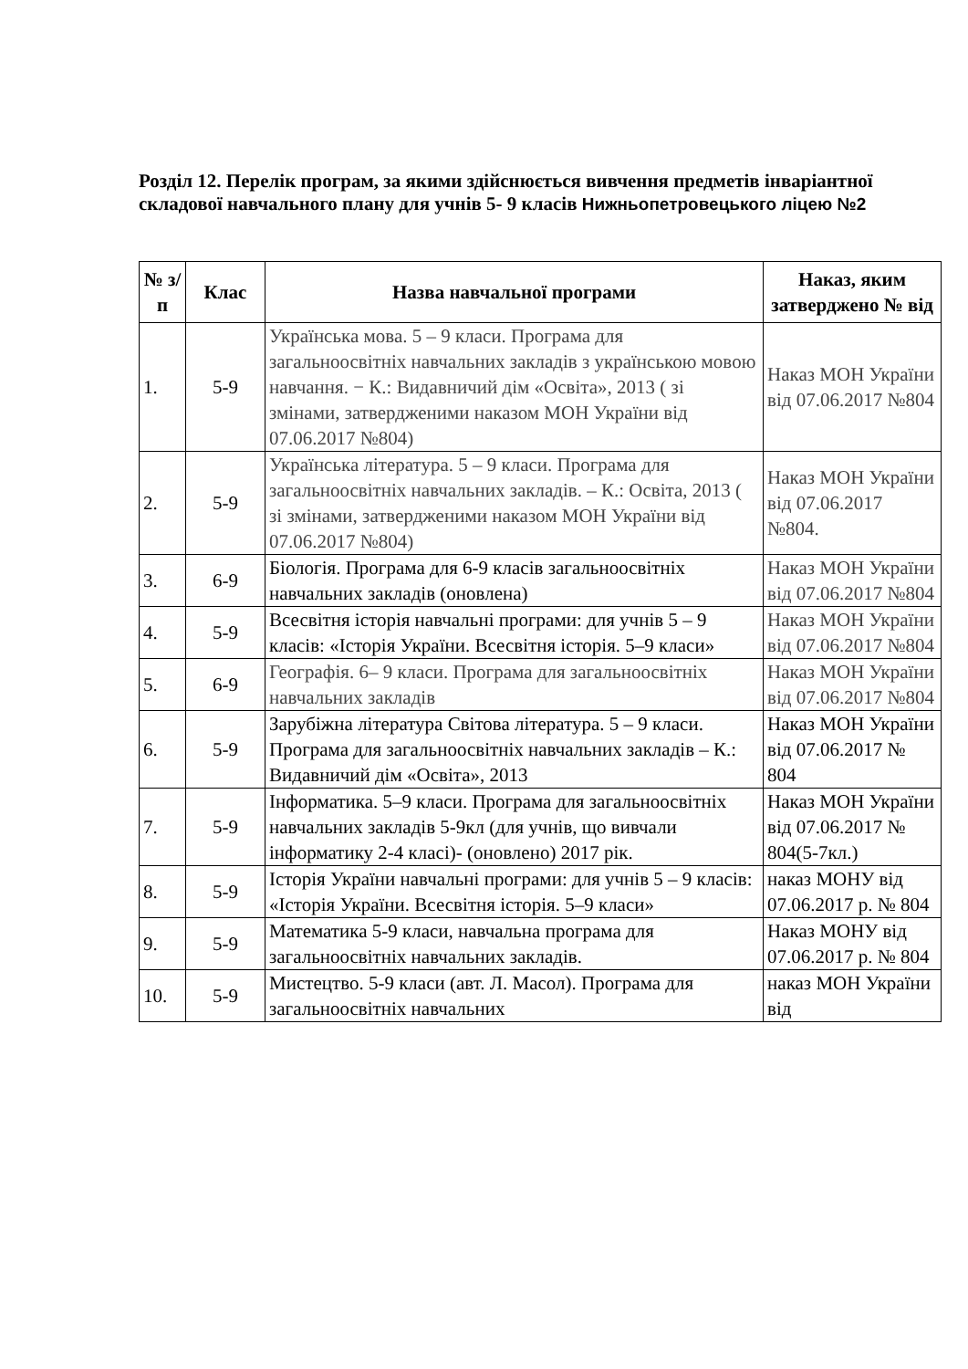Розділ 12. Перелік програм, за якими здійснюється вивчення предметів інваріантної складової навчального плану для учнів 5- 9 класів Нижньопетровецького ліцею №2
| № з/п | Клас | Назва навчальної програми | Наказ, яким затверджено № від |
| --- | --- | --- | --- |
| 1. | 5-9 | Українська мова. 5 – 9 класи. Програма для загальноосвітніх навчальних закладів з українською мовою навчання. − К.: Видавничий дім «Освіта», 2013 ( зі змінами, затвердженими наказом МОН України від 07.06.2017 №804) | Наказ МОН України від 07.06.2017 №804 |
| 2. | 5-9 | Українська література. 5 – 9 класи. Програма для загальноосвітніх навчальних закладів. – К.: Освіта, 2013 ( зі змінами, затвердженими наказом МОН України від 07.06.2017 №804) | Наказ МОН України від 07.06.2017 №804. |
| 3. | 6-9 | Біологія. Програма для 6-9 класів загальноосвітніх навчальних закладів (оновлена) | Наказ МОН України від 07.06.2017 №804 |
| 4. | 5-9 | Всесвітня історія навчальні програми: для учнів 5 – 9 класів: «Історія України. Всесвітня історія. 5–9 класи» | Наказ МОН України від 07.06.2017 №804 |
| 5. | 6-9 | Географія. 6– 9 класи. Програма для загальноосвітніх навчальних закладів | Наказ МОН України від 07.06.2017 №804 |
| 6. | 5-9 | Зарубіжна література Світова література. 5 – 9 класи. Програма для загальноосвітніх навчальних закладів – К.: Видавничий дім «Освіта», 2013 | Наказ МОН України від 07.06.2017 № 804 |
| 7. | 5-9 | Інформатика. 5–9 класи. Програма для загальноосвітніх навчальних закладів 5-9кл (для учнів, що вивчали інформатику 2-4 класі)- (оновлено) 2017 рік. | Наказ МОН України від 07.06.2017 № 804(5-7кл.) |
| 8. | 5-9 | Історія України навчальні програми: для учнів 5 – 9 класів: «Історія України. Всесвітня історія. 5–9 класи» | наказ МОНУ від 07.06.2017 р. № 804 |
| 9. | 5-9 | Математика 5-9 класи, навчальна програма для загальноосвітніх навчальних закладів. | Наказ МОНУ від 07.06.2017 р. № 804 |
| 10. | 5-9 | Мистецтво. 5-9 класи (авт. Л. Масол). Програма для загальноосвітніх навчальних | наказ МОН України від |